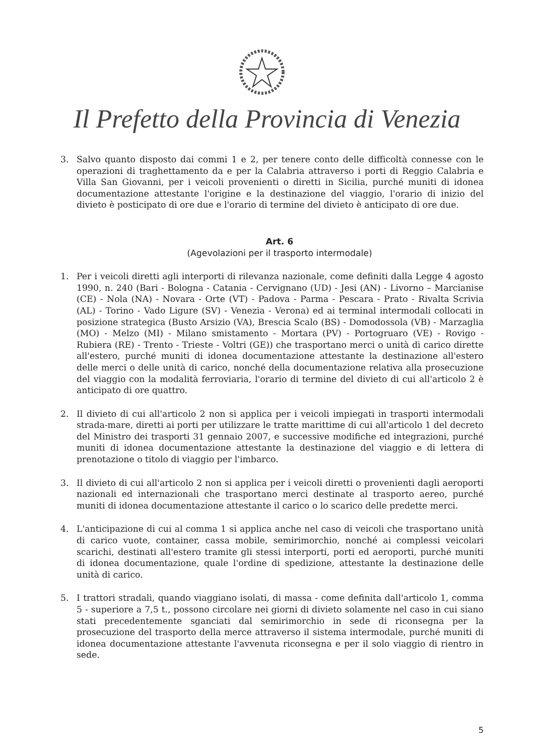Il Prefetto della Provincia di Venezia
3. Salvo quanto disposto dai commi 1 e 2, per tenere conto delle difficoltà connesse con le operazioni di traghettamento da e per la Calabria attraverso i porti di Reggio Calabria e Villa San Giovanni, per i veicoli provenienti o diretti in Sicilia, purché muniti di idonea documentazione attestante l'origine e la destinazione del viaggio, l'orario di inizio del divieto è posticipato di ore due e l'orario di termine del divieto è anticipato di ore due.
Art. 6
(Agevolazioni per il trasporto intermodale)
1. Per i veicoli diretti agli interporti di rilevanza nazionale, come definiti dalla Legge 4 agosto 1990, n. 240 (Bari - Bologna - Catania - Cervignano (UD) - Jesi (AN) - Livorno – Marcianise (CE) - Nola (NA) - Novara - Orte (VT) - Padova - Parma - Pescara - Prato - Rivalta Scrivia (AL) - Torino - Vado Ligure (SV) - Venezia - Verona) ed ai terminal intermodali collocati in posizione strategica (Busto Arsizio (VA), Brescia Scalo (BS) - Domodossola (VB) - Marzaglia (MO) - Melzo (MI) - Milano smistamento - Mortara (PV) - Portogruaro (VE) - Rovigo - Rubiera (RE) - Trento - Trieste - Voltri (GE)) che trasportano merci o unità di carico dirette all'estero, purché muniti di idonea documentazione attestante la destinazione all'estero delle merci o delle unità di carico, nonché della documentazione relativa alla prosecuzione del viaggio con la modalità ferroviaria, l'orario di termine del divieto di cui all'articolo 2 è anticipato di ore quattro.
2. Il divieto di cui all'articolo 2 non si applica per i veicoli impiegati in trasporti intermodali strada-mare, diretti ai porti per utilizzare le tratte marittime di cui all'articolo 1 del decreto del Ministro dei trasporti 31 gennaio 2007, e successive modifiche ed integrazioni, purché muniti di idonea documentazione attestante la destinazione del viaggio e di lettera di prenotazione o titolo di viaggio per l'imbarco.
3. Il divieto di cui all'articolo 2 non si applica per i veicoli diretti o provenienti dagli aeroporti nazionali ed internazionali che trasportano merci destinate al trasporto aereo, purché muniti di idonea documentazione attestante il carico o lo scarico delle predette merci.
4. L'anticipazione di cui al comma 1 si applica anche nel caso di veicoli che trasportano unità di carico vuote, container, cassa mobile, semirimorchio, nonché ai complessi veicolari scarichi, destinati all'estero tramite gli stessi interporti, porti ed aeroporti, purché muniti di idonea documentazione, quale l'ordine di spedizione, attestante la destinazione delle unità di carico.
5. I trattori stradali, quando viaggiano isolati, di massa - come definita dall'articolo 1, comma 5 - superiore a 7,5 t., possono circolare nei giorni di divieto solamente nel caso in cui siano stati precedentemente sganciati dal semirimorchio in sede di riconsegna per la prosecuzione del trasporto della merce attraverso il sistema intermodale, purché muniti di idonea documentazione attestante l'avvenuta riconsegna e per il solo viaggio di rientro in sede.
5